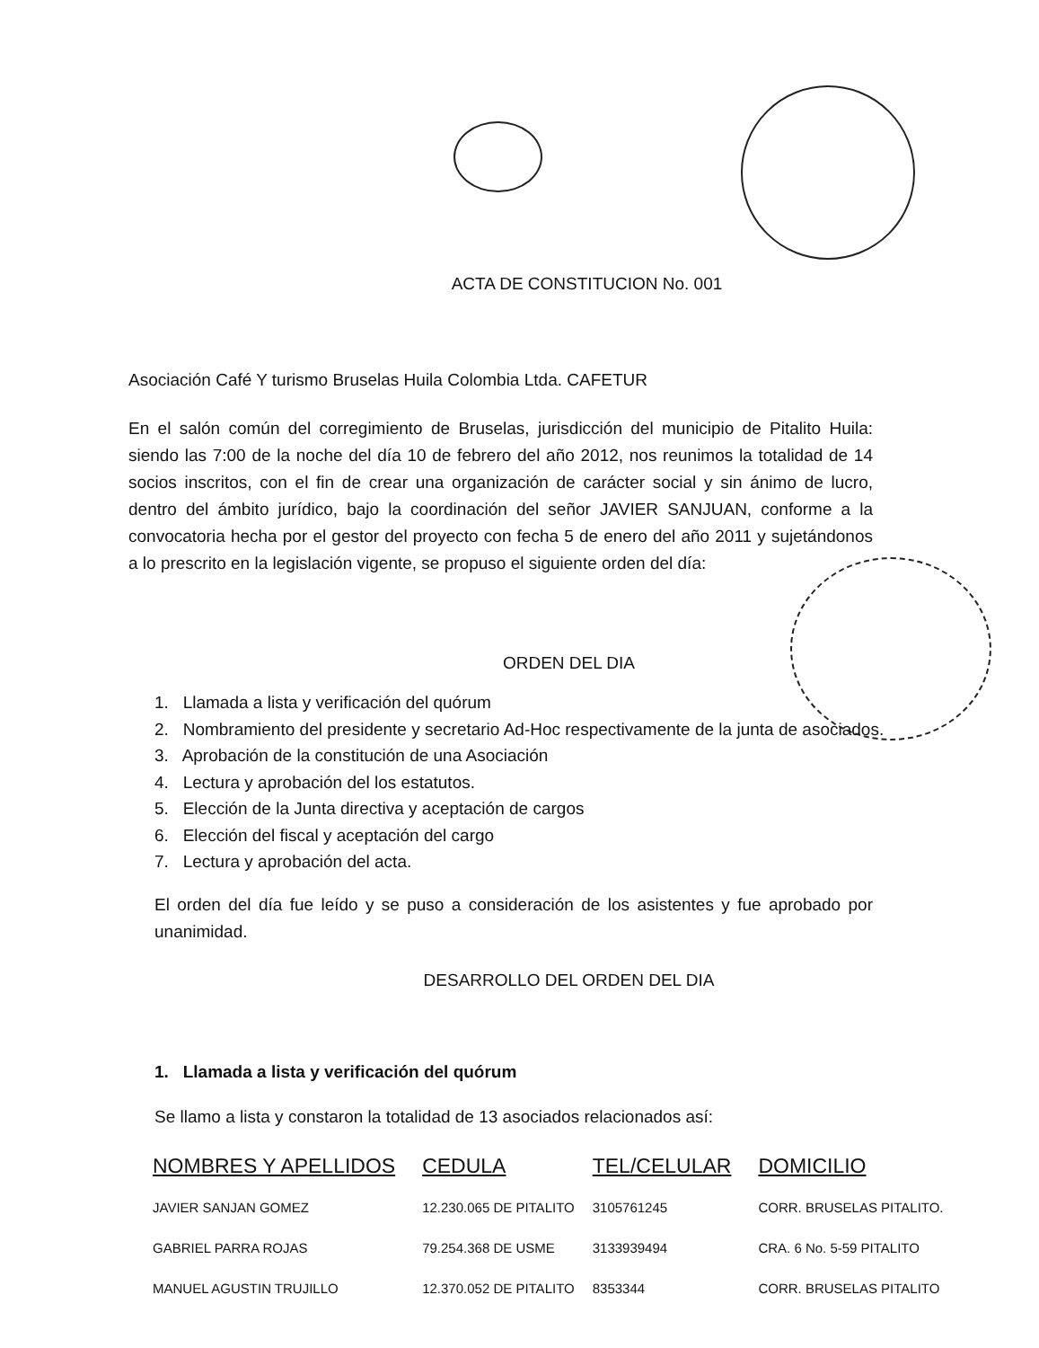ACTA DE CONSTITUCION No. 001
Asociación Café Y turismo Bruselas Huila Colombia Ltda. CAFETUR
En el salón común del corregimiento de Bruselas, jurisdicción del municipio de Pitalito Huila: siendo las 7:00 de la noche del día 10 de febrero del año 2012, nos reunimos la totalidad de 14 socios inscritos, con el fin de crear una organización de carácter social y sin ánimo de lucro, dentro del ámbito jurídico, bajo la coordinación del señor JAVIER SANJUAN, conforme a la convocatoria hecha por el gestor del proyecto con fecha 5 de enero del año 2011 y sujetándonos a lo prescrito en la legislación vigente, se propuso el siguiente orden del día:
ORDEN DEL DIA
1. Llamada a lista y verificación del quórum
2. Nombramiento del presidente y secretario Ad-Hoc respectivamente de la junta de asociados.
3. Aprobación de la constitución de una Asociación
4. Lectura y aprobación del los estatutos.
5. Elección de la Junta directiva y aceptación de cargos
6. Elección del fiscal y aceptación del cargo
7. Lectura y aprobación del acta.
El orden del día fue leído y se puso a consideración de los asistentes y fue aprobado por unanimidad.
DESARROLLO DEL ORDEN DEL DIA
1. Llamada a lista y verificación del quórum
Se llamo a lista y constaron la totalidad de 13 asociados relacionados así:
| NOMBRES Y APELLIDOS | CEDULA | TEL/CELULAR | DOMICILIO |
| --- | --- | --- | --- |
| JAVIER SANJAN GOMEZ | 12.230.065 DE PITALITO | 3105761245 | CORR. BRUSELAS PITALITO. |
| GABRIEL PARRA ROJAS | 79.254.368 DE USME | 3133939494 | CRA. 6 No. 5-59 PITALITO |
| MANUEL AGUSTIN TRUJILLO | 12.370.052 DE PITALITO | 8353344 | CORR. BRUSELAS PITALITO |